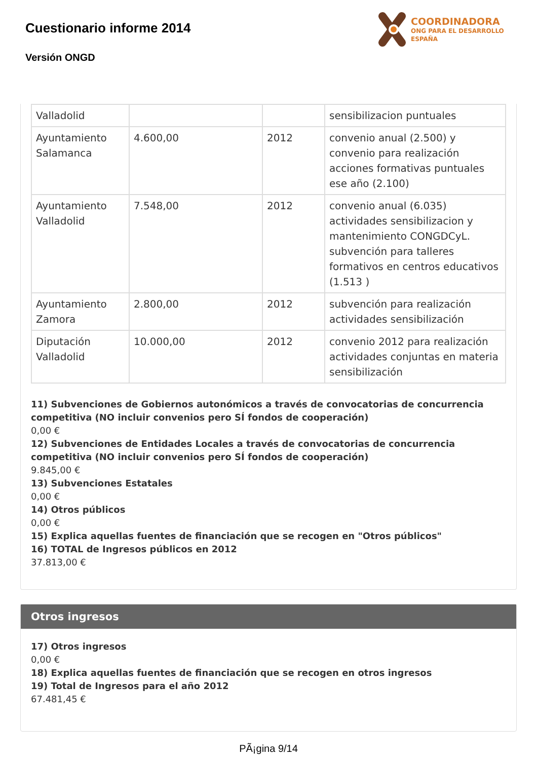Cuestionario informe 2014
Versión ONGD
COORDINADORA
ONG PARA EL DESARROLLO
ESPAÑA
| Valladolid | | | sensibilizacion puntuales |
| Ayuntamiento Salamanca | 4.600,00 | 2012 | convenio anual (2.500) y convenio para realización acciones formativas puntuales ese año (2.100) |
| Ayuntamiento Valladolid | 7.548,00 | 2012 | convenio anual (6.035) actividades sensibilizacion y mantenimiento CONGDCyL. subvención para talleres formativos en centros educativos (1.513 ) |
| Ayuntamiento Zamora | 2.800,00 | 2012 | subvención para realización actividades sensibilización |
| Diputación Valladolid | 10.000,00 | 2012 | convenio 2012 para realización actividades conjuntas en materia sensibilización |
11) Subvenciones de Gobiernos autonómicos a través de convocatorias de concurrencia competitiva (NO incluir convenios pero SÍ fondos de cooperación)
0,00 €
12) Subvenciones de Entidades Locales a través de convocatorias de concurrencia competitiva (NO incluir convenios pero SÍ fondos de cooperación)
9.845,00 €
13) Subvenciones Estatales
0,00 €
14) Otros públicos
0,00 €
15) Explica aquellas fuentes de financiación que se recogen en "Otros públicos"
16) TOTAL de Ingresos públicos en 2012
37.813,00 €
Otros ingresos
17) Otros ingresos
0,00 €
18) Explica aquellas fuentes de financiación que se recogen en otros ingresos
19) Total de Ingresos para el año 2012
67.481,45 €
PÃ¡gina 9/14